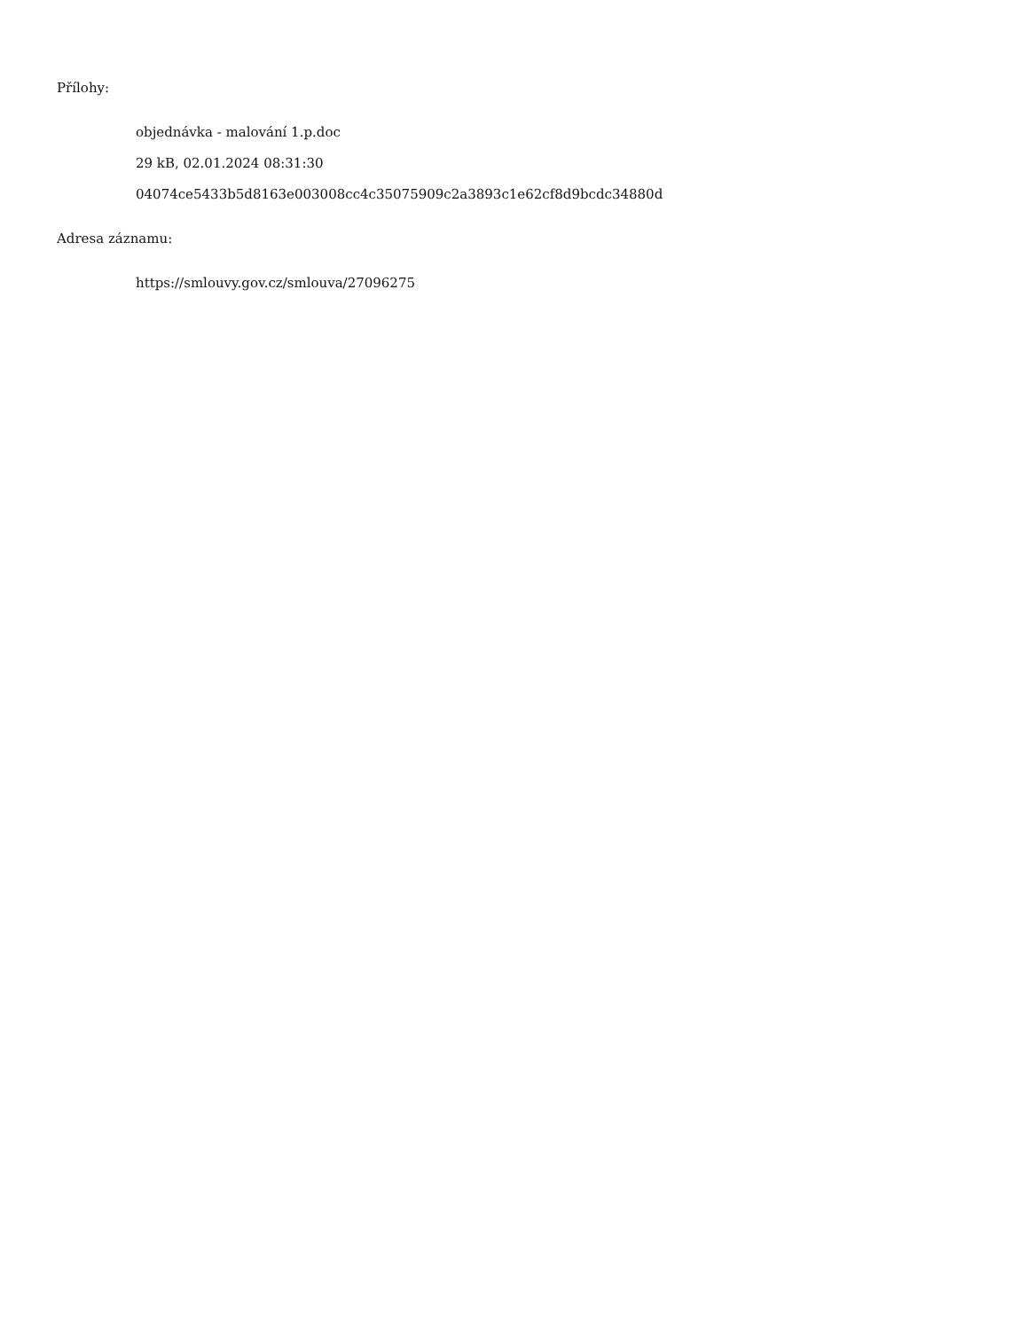Přílohy:
objednávka - malování 1.p.doc
29 kB, 02.01.2024 08:31:30
04074ce5433b5d8163e003008cc4c35075909c2a3893c1e62cf8d9bcdc34880d
Adresa záznamu:
https://smlouvy.gov.cz/smlouva/27096275